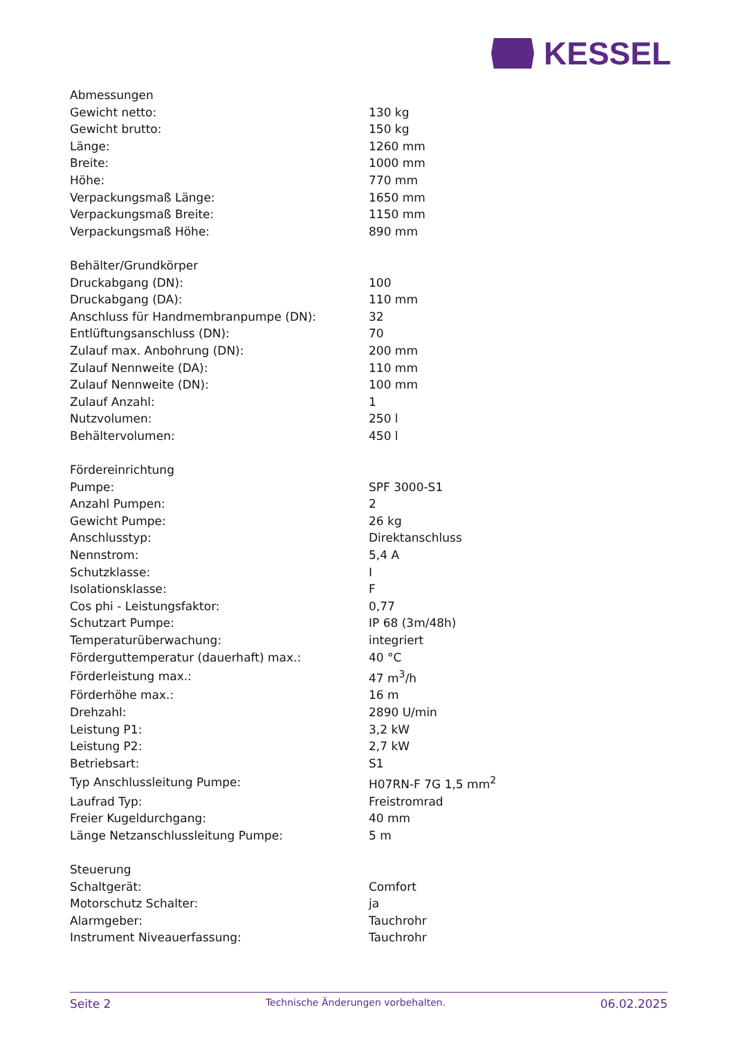KESSEL
| Abmessungen | |
| Gewicht netto: | 130 kg |
| Gewicht brutto: | 150 kg |
| Länge: | 1260 mm |
| Breite: | 1000 mm |
| Höhe: | 770 mm |
| Verpackungsmaß Länge: | 1650 mm |
| Verpackungsmaß Breite: | 1150 mm |
| Verpackungsmaß Höhe: | 890 mm |
| Behälter/Grundkörper | |
| Druckabgang (DN): | 100 |
| Druckabgang (DA): | 110 mm |
| Anschluss für Handmembranpumpe (DN): | 32 |
| Entlüftungsanschluss (DN): | 70 |
| Zulauf max. Anbohrung (DN): | 200 mm |
| Zulauf Nennweite (DA): | 110 mm |
| Zulauf Nennweite (DN): | 100 mm |
| Zulauf Anzahl: | 1 |
| Nutzvolumen: | 250 l |
| Behältervolumen: | 450 l |
| Fördereinrichtung | |
| Pumpe: | SPF 3000-S1 |
| Anzahl Pumpen: | 2 |
| Gewicht Pumpe: | 26 kg |
| Anschlusstyp: | Direktanschluss |
| Nennstrom: | 5,4 A |
| Schutzklasse: | I |
| Isolationsklasse: | F |
| Cos phi - Leistungsfaktor: | 0,77 |
| Schutzart Pumpe: | IP 68 (3m/48h) |
| Temperaturüberwachung: | integriert |
| Förderguttemperatur (dauerhaft) max.: | 40 °C |
| Förderleistung max.: | 47 m<sup>3</sup>/h |
| Förderhöhe max.: | 16 m |
| Drehzahl: | 2890 U/min |
| Leistung P1: | 3,2 kW |
| Leistung P2: | 2,7 kW |
| Betriebsart: | S1 |
| Typ Anschlussleitung Pumpe: | H07RN-F 7G 1,5 mm<sup>2</sup> |
| Laufrad Typ: | Freistromrad |
| Freier Kugeldurchgang: | 40 mm |
| Länge Netzanschlussleitung Pumpe: | 5 m |
| Steuerung | |
| Schaltgerät: | Comfort |
| Motorschutz Schalter: | ja |
| Alarmgeber: | Tauchrohr |
| Instrument Niveauerfassung: | Tauchrohr |
Seite 2 Technische Änderungen vorbehalten. 06.02.2025